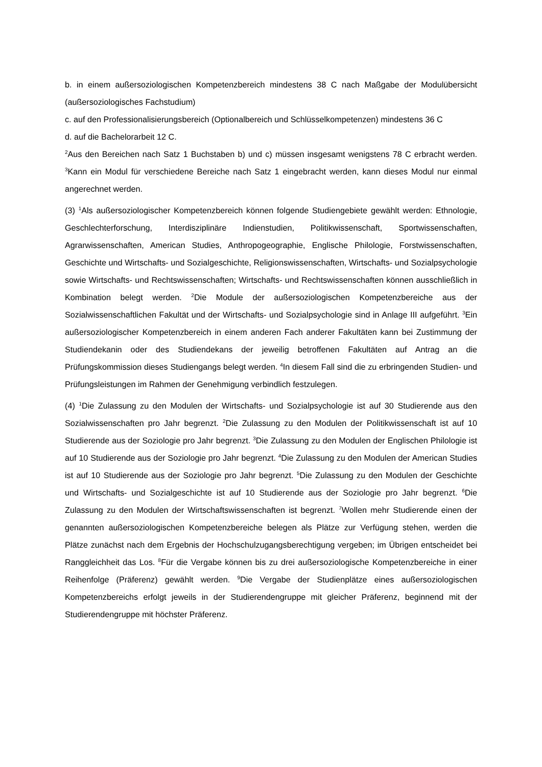b. in einem außersoziologischen Kompetenzbereich mindestens 38 C nach Maßgabe der Modulübersicht (außersoziologisches Fachstudium)
c. auf den Professionalisierungsbereich (Optionalbereich und Schlüsselkompetenzen) mindestens 36 C
d. auf die Bachelorarbeit 12 C.
<sup>2</sup> Aus den Bereichen nach Satz 1 Buchstaben b) und c) müssen insgesamt wenigstens 78 C erbracht werden. <sup>3</sup>Kann ein Modul für verschiedene Bereiche nach Satz 1 eingebracht werden, kann dieses Modul nur einmal angerechnet werden.
(3) <sup>1</sup>Als außersoziologischer Kompetenzbereich können folgende Studiengebiete gewählt werden: Ethnologie, Geschlechterforschung, Interdisziplinäre Indienstudien, Politikwissenschaft, Sport­wissenschaften, Agrarwissenschaften, American Studies, Anthropogeographie, Englische Philologie, Forstwissenschaften, Geschichte und Wirtschafts- und Sozialgeschichte, Religions­wissenschaften, Wirtschafts- und Sozialpsychologie sowie Wirtschafts- und Rechtswissenschaften; Wirtschafts- und Rechtswissenschaften können ausschließlich in Kombination belegt werden. <sup>2</sup>Die Module der außersoziologischen Kompetenzbereiche aus der Sozialwissenschaftlichen Fakultät und der Wirtschafts- und Sozialpsychologie sind in Anlage III aufgeführt. <sup>3</sup>Ein außersoziologischer Kompetenzbereich in einem anderen Fach anderer Fakultäten kann bei Zustimmung der Studiendekanin oder des Studiendekans der jeweilig betroffenen Fakultäten auf Antrag an die Prüfungskommission dieses Studiengangs belegt werden. <sup>4</sup>In diesem Fall sind die zu erbringenden Studien- und Prüfungsleistungen im Rahmen der Genehmigung verbindlich festzulegen.
(4) <sup>1</sup>Die Zulassung zu den Modulen der Wirtschafts- und Sozialpsychologie ist auf 30 Studierende aus den Sozialwissenschaften pro Jahr begrenzt. <sup>2</sup>Die Zulassung zu den Modulen der Politik­wissenschaft ist auf 10 Studierende aus der Soziologie pro Jahr begrenzt. <sup>3</sup>Die Zulassung zu den Modulen der Englischen Philologie ist auf 10 Studierende aus der Soziologie pro Jahr begrenzt. <sup>4</sup>Die Zulassung zu den Modulen der American Studies ist auf 10 Studierende aus der Soziologie pro Jahr begrenzt. <sup>5</sup>Die Zulassung zu den Modulen der Geschichte und Wirtschafts- und Sozial­geschichte ist auf 10 Studierende aus der Soziologie pro Jahr begrenzt. <sup>6</sup>Die Zulassung zu den Modulen der Wirtschaftswissenschaften ist begrenzt. <sup>7</sup>Wollen mehr Studierende einen der genannten außersoziologischen Kompetenzbereiche belegen als Plätze zur Verfügung stehen, werden die Plätze zunächst nach dem Ergebnis der Hochschulzugangsberechtigung vergeben; im Übrigen entscheidet bei Ranggleichheit das Los. <sup>8</sup>Für die Vergabe können bis zu drei außer­soziologische Kompetenzbereiche in einer Reihenfolge (Präferenz) gewählt werden. <sup>9</sup>Die Vergabe der Studienplätze eines außersoziologischen Kompetenzbereichs erfolgt jeweils in der Studierendengruppe mit gleicher Präferenz, beginnend mit der Studierendengruppe mit höchster Präferenz.